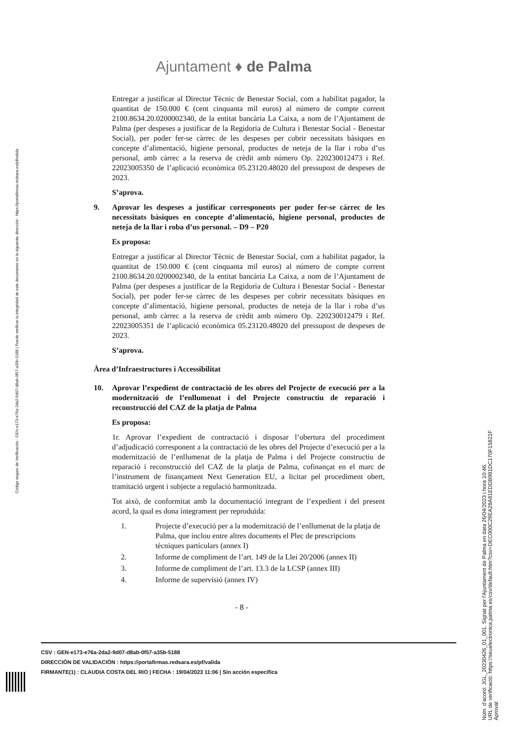Ajuntament ♦ de Palma
Entregar a justificar al Director Tècnic de Benestar Social, com a habilitat pagador, la quantitat de 150.000 € (cent cinquanta mil euros) al número de compte corrent 2100.8634.20.0200002340, de la entitat bancària La Caixa, a nom de l’Ajuntament de Palma (per despeses a justificar de la Regidoria de Cultura i Benestar Social - Benestar Social), per poder fer-se càrrec de les despeses per cobrir necessitats bàsiques en concepte d’alimentació, higiene personal, productes de neteja de la llar i roba d’us personal, amb càrrec a la reserva de crèdit amb número Op. 220230012473 i Ref. 22023005350 de l’aplicació econòmica 05.23120.48020 del pressupost de despeses de 2023.
S’aprova.
9. Aprovar les despeses a justificar corresponents per poder fer-se càrrec de les necessitats bàsiques en concepte d’alimentació, higiene personal, productes de neteja de la llar i roba d’us personal. – D9 – P20
Es proposa:
Entregar a justificar al Director Tècnic de Benestar Social, com a habilitat pagador, la quantitat de 150.000 € (cent cinquanta mil euros) al número de compte corrent 2100.8634.20.0200002340, de la entitat bancària La Caixa, a nom de l’Ajuntament de Palma (per despeses a justificar de la Regidoria de Cultura i Benestar Social - Benestar Social), per poder fer-se càrrec de les despeses per cobrir necessitats bàsiques en concepte d’alimentació, higiene personal, productes de neteja de la llar i roba d’us personal, amb càrrec a la reserva de crèdit amb número Op. 220230012479 i Ref. 22023005351 de l’aplicació econòmica 05.23120.48020 del pressupost de despeses de 2023.
S’aprova.
Àrea d’Infraestructures i Accessibilitat
10. Aprovar l’expedient de contractació de les obres del Projecte de execució per a la modernització de l’enllumenat i del Projecte constructiu de reparació i reconstrucció del CAZ de la platja de Palma
Es proposa:
1r. Aprovar l’expedient de contractació i disposar l’obertura del procediment d’adjudicació corresponent a la contractació de les obres del Projecte d’execució per a la modernització de l’enllumenat de la platja de Palma i del Projecte constructiu de reparació i reconstrucció del CAZ de la platja de Palma, cofinançat en el marc de l’instrument de finançament Next Generation EU, a licitar pel procediment obert, tramitació urgent i subjecte a regulació harmonitzada.
Tot això, de conformitat amb la documentació integrant de l’expedient i del present acord, la qual es dona íntegrament per reproduïda:
1. Projecte d’execució per a la modernització de l’enllumenat de la platja de Palma, que inclou entre altres documents el Plec de prescripcions tècniques particulars (annex I)
2. Informe de compliment de l’art. 149 de la Llei 20/2006 (annex II)
3. Informe de compliment de l’art. 13.3 de la LCSP (annex III)
4. Informe de supervisió (annex IV)
- 8 -
CSV : GEN-e173-e76a-2da2-9d07-d8ab-0f57-a35b-5188
DIRECCIÓN DE VALIDACIÓN : https://portafirmas.redsara.es/pf/valida
FIRMANTE(1) : CLAUDIA COSTA DEL RIO | FECHA : 19/04/2023 11:06 | Sin acción específica
Código seguro de Verificación : GEN-e173-e76a-2da2-9d07-d8ab-0f57-a35b-5188 | Puede verificar la integridad de este documento en la siguiente dirección : https://portafirmas.redsara.es/pf/valida
Núm. d'acord: JGL_20230426_01_001. Signat per l'Ajuntament de Palma en data 26/04/2023 i hora 10:46.
URL de verificació: https://seuelectronica.palma.es/csv/default.htm?csv=DEC000C29EA28A81EDDB981DC170F15821F
Aprovat